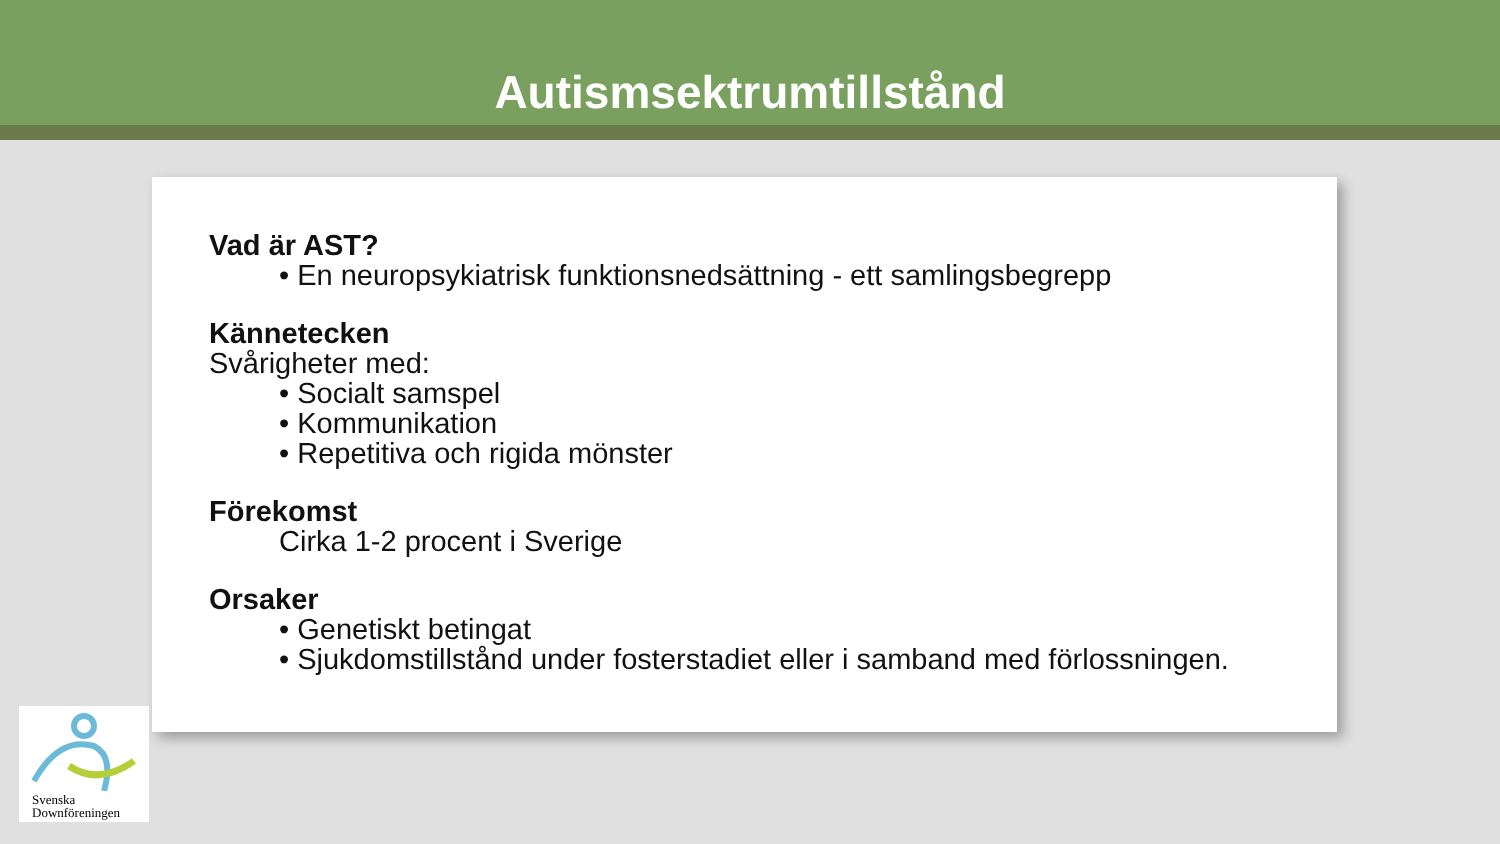Autismsektrumtillstånd
Vad är AST?
• En neuropsykiatrisk funktionsnedsättning - ett samlingsbegrepp
Kännetecken
Svårigheter med:
• Socialt samspel
• Kommunikation
• Repetitiva och rigida mönster
Förekomst
Cirka 1-2 procent i Sverige
Orsaker
• Genetiskt betingat
• Sjukdomstillstånd under fosterstadiet eller i samband med förlossningen.
Svenska
Downföreningen